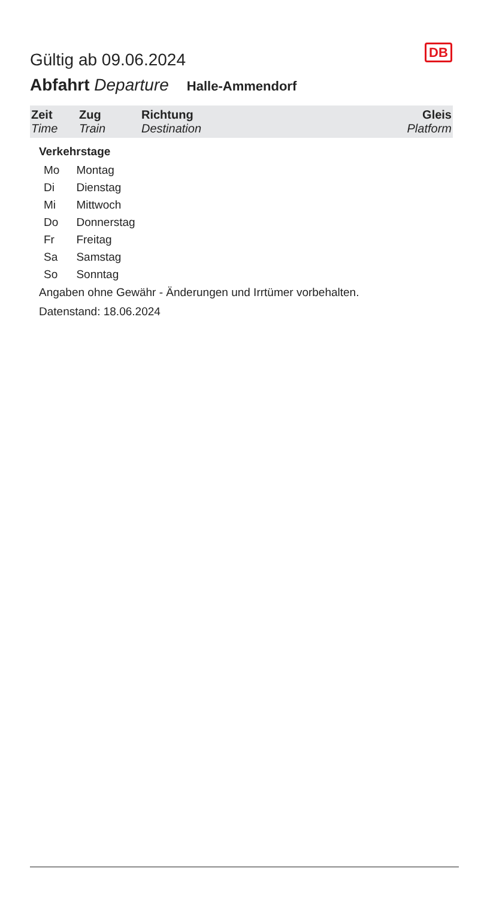DB
Gültig ab 09.06.2024
Abfahrt Departure Halle-Ammendorf
| Zeit Time | Zug Train | Richtung Destination | Gleis Platform |
| --- | --- | --- | --- |
Verkehrstage
| Mo | Montag |
| Di | Dienstag |
| Mi | Mittwoch |
| Do | Donnerstag |
| Fr | Freitag |
| Sa | Samstag |
| So | Sonntag |
Angaben ohne Gewähr - Änderungen und Irrtümer vorbehalten.
Datenstand: 18.06.2024